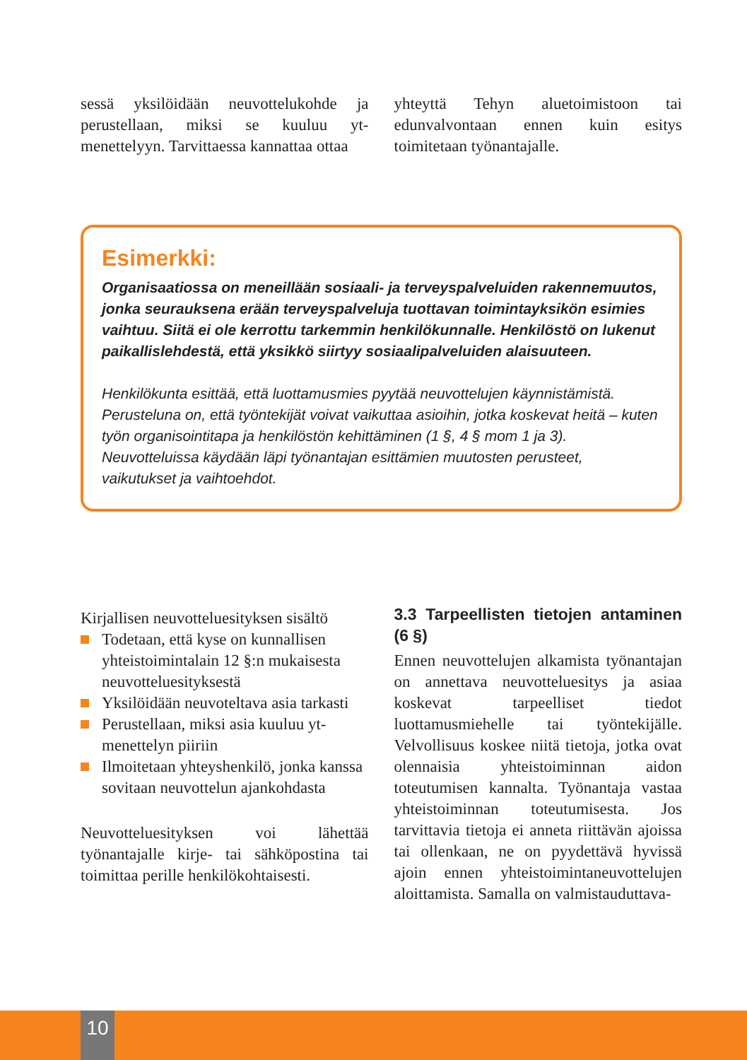sessä yksilöidään neuvottelukohde ja perustellaan, miksi se kuuluu yt-menettelyyn. Tarvittaessa kannattaa ottaa
yhteyttä Tehyn aluetoimistoon tai edunvalvontaan ennen kuin esitys toimitetaan työnantajalle.
Esimerkki:
Organisaatiossa on meneillään sosiaali- ja terveyspalveluiden rakennemuutos, jonka seurauksena erään terveyspalveluja tuottavan toimintayksikön esimies vaihtuu. Siitä ei ole kerrottu tarkemmin henkilökunnalle. Henkilöstö on lukenut paikallislehdestä, että yksikkö siirtyy sosiaalipalveluiden alaisuuteen.
Henkilökunta esittää, että luottamusmies pyytää neuvottelujen käynnistämistä. Perusteluna on, että työntekijät voivat vaikuttaa asioihin, jotka koskevat heitä – kuten työn organisointitapa ja henkilöstön kehittäminen (1 §, 4 § mom 1 ja 3). Neuvotteluissa käydään läpi työnantajan esittämien muutosten perusteet, vaikutukset ja vaihtoehdot.
Kirjallisen neuvotteluesityksen sisältö
Todetaan, että kyse on kunnallisen yhteistoimintalain 12 §:n mukaisesta neuvotteluesityksestä
Yksilöidään neuvoteltava asia tarkasti
Perustellaan, miksi asia kuuluu yt-menettelyn piiriin
Ilmoitetaan yhteyshenkilö, jonka kanssa sovitaan neuvottelun ajankohdasta
Neuvotteluesityksen voi lähettää työnantajalle kirje- tai sähköpostina tai toimittaa perille henkilökohtaisesti.
3.3 Tarpeellisten tietojen antaminen (6 §)
Ennen neuvottelujen alkamista työnantajan on annettava neuvotteluesitys ja asiaa koskevat tarpeelliset tiedot luottamusmiehelle tai työntekijälle. Velvollisuus koskee niitä tietoja, jotka ovat olennaisia yhteistoiminnan aidon toteutumisen kannalta. Työnantaja vastaa yhteistoiminnan toteutumisesta. Jos tarvittavia tietoja ei anneta riittävän ajoissa tai ollenkaan, ne on pyydettävä hyvissä ajoin ennen yhteistoimintaneuvottelujen aloittamista. Samalla on valmistauduttava-
10